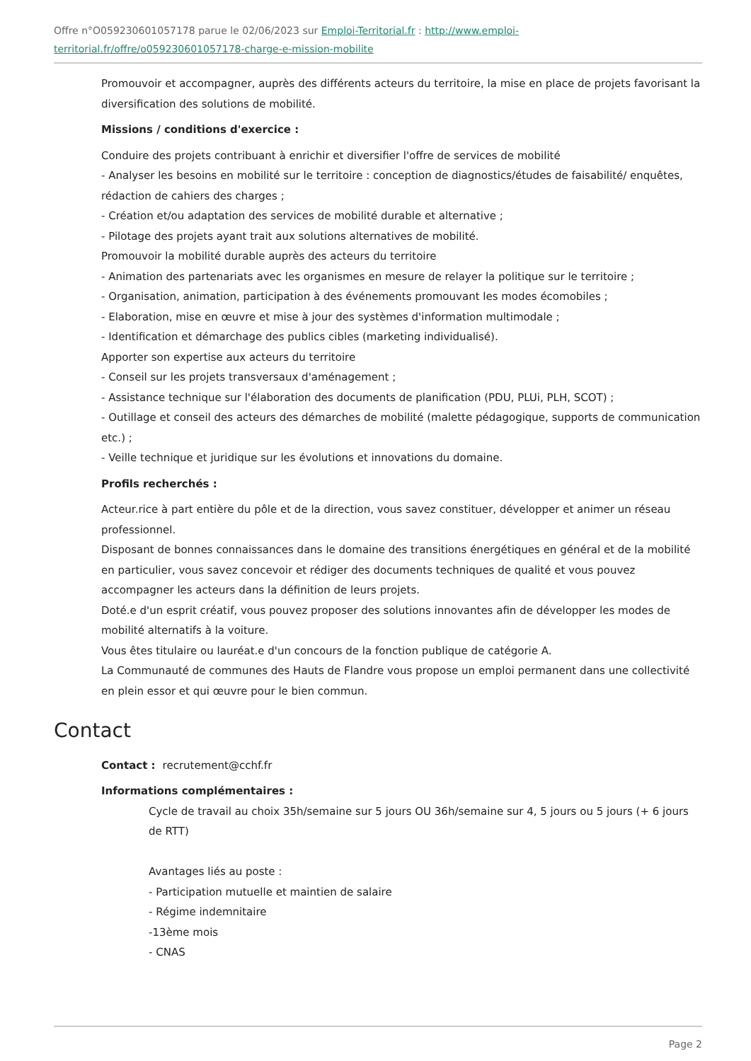Offre n°O059230601057178 parue le 02/06/2023 sur Emploi-Territorial.fr : http://www.emploi-territorial.fr/offre/o059230601057178-charge-e-mission-mobilite
Promouvoir et accompagner, auprès des différents acteurs du territoire, la mise en place de projets favorisant la diversification des solutions de mobilité.
Missions / conditions d'exercice :
Conduire des projets contribuant à enrichir et diversifier l'offre de services de mobilité
- Analyser les besoins en mobilité sur le territoire : conception de diagnostics/études de faisabilité/ enquêtes, rédaction de cahiers des charges ;
- Création et/ou adaptation des services de mobilité durable et alternative ;
- Pilotage des projets ayant trait aux solutions alternatives de mobilité.
Promouvoir la mobilité durable auprès des acteurs du territoire
- Animation des partenariats avec les organismes en mesure de relayer la politique sur le territoire ;
- Organisation, animation, participation à des événements promouvant les modes écomobiles ;
- Elaboration, mise en œuvre et mise à jour des systèmes d'information multimodale ;
- Identification et démarchage des publics cibles (marketing individualisé).
Apporter son expertise aux acteurs du territoire
- Conseil sur les projets transversaux d'aménagement ;
- Assistance technique sur l'élaboration des documents de planification (PDU, PLUi, PLH, SCOT) ;
- Outillage et conseil des acteurs des démarches de mobilité (malette pédagogique, supports de communication etc.) ;
- Veille technique et juridique sur les évolutions et innovations du domaine.
Profils recherchés :
Acteur.rice à part entière du pôle et de la direction, vous savez constituer, développer et animer un réseau professionnel.
Disposant de bonnes connaissances dans le domaine des transitions énergétiques en général et de la mobilité en particulier, vous savez concevoir et rédiger des documents techniques de qualité et vous pouvez accompagner les acteurs dans la définition de leurs projets.
Doté.e d'un esprit créatif, vous pouvez proposer des solutions innovantes afin de développer les modes de mobilité alternatifs à la voiture.
Vous êtes titulaire ou lauréat.e d'un concours de la fonction publique de catégorie A.
La Communauté de communes des Hauts de Flandre vous propose un emploi permanent dans une collectivité en plein essor et qui œuvre pour le bien commun.
Contact
Contact : recrutement@cchf.fr
Informations complémentaires :
Cycle de travail au choix 35h/semaine sur 5 jours OU 36h/semaine sur 4, 5 jours ou 5 jours (+ 6 jours de RTT)
Avantages liés au poste :
- Participation mutuelle et maintien de salaire
- Régime indemnitaire
-13ème mois
- CNAS
Page 2